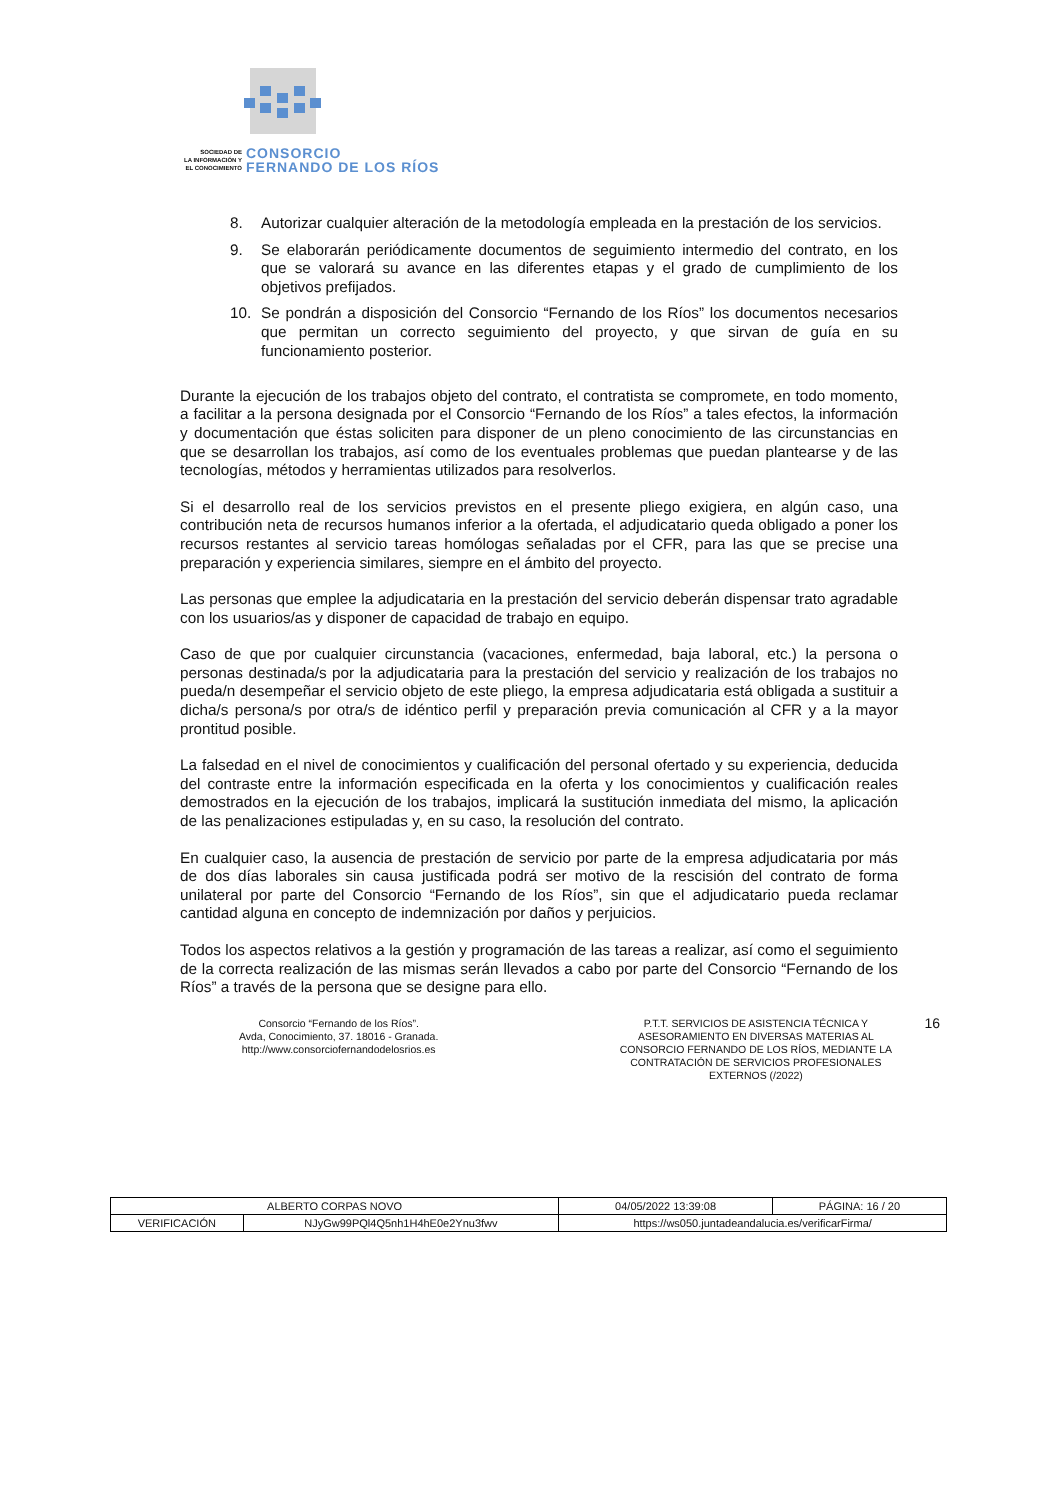SOCIEDAD DE
LA INFORMACIÓN Y
EL CONOCIMIENTO
CONSORCIO
FERNANDO DE LOS RÍOS
8. Autorizar cualquier alteración de la metodología empleada en la prestación de los servicios.
9. Se elaborarán periódicamente documentos de seguimiento intermedio del contrato, en los que se valorará su avance en las diferentes etapas y el grado de cumplimiento de los objetivos prefijados.
10. Se pondrán a disposición del Consorcio “Fernando de los Ríos” los documentos necesarios que permitan un correcto seguimiento del proyecto, y que sirvan de guía en su funcionamiento posterior.
Durante la ejecución de los trabajos objeto del contrato, el contratista se compromete, en todo momento, a facilitar a la persona designada por el Consorcio “Fernando de los Ríos” a tales efectos, la información y documentación que éstas soliciten para disponer de un pleno conocimiento de las circunstancias en que se desarrollan los trabajos, así como de los eventuales problemas que puedan plantearse y de las tecnologías, métodos y herramientas utilizados para resolverlos.
Si el desarrollo real de los servicios previstos en el presente pliego exigiera, en algún caso, una contribución neta de recursos humanos inferior a la ofertada, el adjudicatario queda obligado a poner los recursos restantes al servicio tareas homólogas señaladas por el CFR, para las que se precise una preparación y experiencia similares, siempre en el ámbito del proyecto.
Las personas que emplee la adjudicataria en la prestación del servicio deberán dispensar trato agradable con los usuarios/as y disponer de capacidad de trabajo en equipo.
Caso de que por cualquier circunstancia (vacaciones, enfermedad, baja laboral, etc.) la persona o personas destinada/s por la adjudicataria para la prestación del servicio y realización de los trabajos no pueda/n desempeñar el servicio objeto de este pliego, la empresa adjudicataria está obligada a sustituir a dicha/s persona/s por otra/s de idéntico perfil y preparación previa comunicación al CFR y a la mayor prontitud posible.
La falsedad en el nivel de conocimientos y cualificación del personal ofertado y su experiencia, deducida del contraste entre la información especificada en la oferta y los conocimientos y cualificación reales demostrados en la ejecución de los trabajos, implicará la sustitución inmediata del mismo, la aplicación de las penalizaciones estipuladas y, en su caso, la resolución del contrato.
En cualquier caso, la ausencia de prestación de servicio por parte de la empresa adjudicataria por más de dos días laborales sin causa justificada podrá ser motivo de la rescisión del contrato de forma unilateral por parte del Consorcio “Fernando de los Ríos”, sin que el adjudicatario pueda reclamar cantidad alguna en concepto de indemnización por daños y perjuicios.
Todos los aspectos relativos a la gestión y programación de las tareas a realizar, así como el seguimiento de la correcta realización de las mismas serán llevados a cabo por parte del Consorcio “Fernando de los Ríos” a través de la persona que se designe para ello.
Consorcio “Fernando de los Ríos”.
Avda, Conocimiento, 37. 18016 - Granada.
http://www.consorciofernandodelosrios.es
P.T.T. SERVICIOS DE ASISTENCIA TÉCNICA Y ASESORAMIENTO EN DIVERSAS MATERIAS AL CONSORCIO FERNANDO DE LOS RÍOS, MEDIANTE LA CONTRATACIÓN DE SERVICIOS PROFESIONALES EXTERNOS (/2022)
16
| ALBERTO CORPAS NOVO | | | 04/05/2022 13:39:08 | PÁGINA: 16 / 20 |
| VERIFICACIÓN | NJyGw99PQl4Q5nh1H4hE0e2Ynu3fwv | https://ws050.juntadeandalucia.es/verificarFirma/ | | |